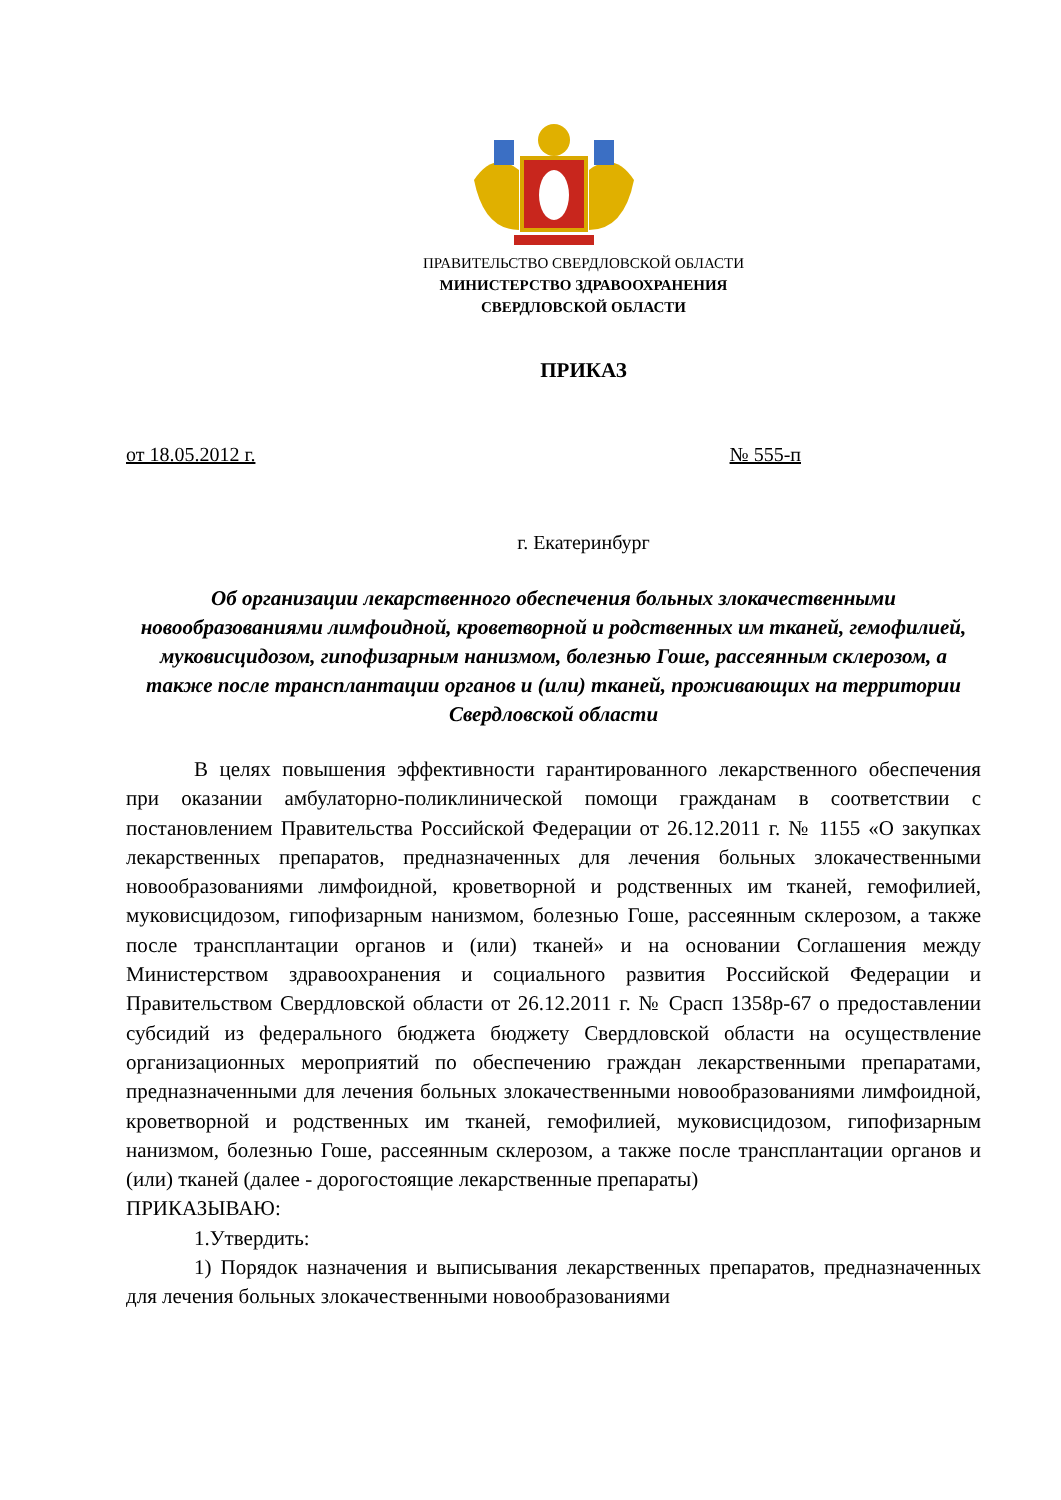ПРАВИТЕЛЬСТВО СВЕРДЛОВСКОЙ ОБЛАСТИ
МИНИСТЕРСТВО ЗДРАВООХРАНЕНИЯ
СВЕРДЛОВСКОЙ ОБЛАСТИ
ПРИКАЗ
от 18.05.2012 г. № 555-п
г. Екатеринбург
Об организации лекарственного обеспечения больных злокачественными новообразованиями лимфоидной, кроветворной и родственных им тканей, гемофилией, муковисцидозом, гипофизарным нанизмом, болезнью Гоше, рассеянным склерозом, а также после трансплантации органов и (или) тканей, проживающих на территории Свердловской области
В целях повышения эффективности гарантированного лекарственного обеспечения при оказании амбулаторно-поликлинической помощи гражданам в соответствии с постановлением Правительства Российской Федерации от 26.12.2011 г. № 1155 «О закупках лекарственных препаратов, предназначенных для лечения больных злокачественными новообразованиями лимфоидной, кроветворной и родственных им тканей, гемофилией, муковисцидозом, гипофизарным нанизмом, болезнью Гоше, рассеянным склерозом, а также после трансплантации органов и (или) тканей» и на основании Соглашения между Министерством здравоохранения и социального развития Российской Федерации и Правительством Свердловской области от 26.12.2011 г. № Срасп 1358р-67 о предоставлении субсидий из федерального бюджета бюджету Свердловской области на осуществление организационных мероприятий по обеспечению граждан лекарственными препаратами, предназначенными для лечения больных злокачественными новообразованиями лимфоидной, кроветворной и родственных им тканей, гемофилией, муковисцидозом, гипофизарным нанизмом, болезнью Гоше, рассеянным склерозом, а также после трансплантации органов и (или) тканей (далее - дорогостоящие лекарственные препараты)
ПРИКАЗЫВАЮ:
1.Утвердить:
1) Порядок назначения и выписывания лекарственных препаратов, предназначенных для лечения больных злокачественными новообразованиями